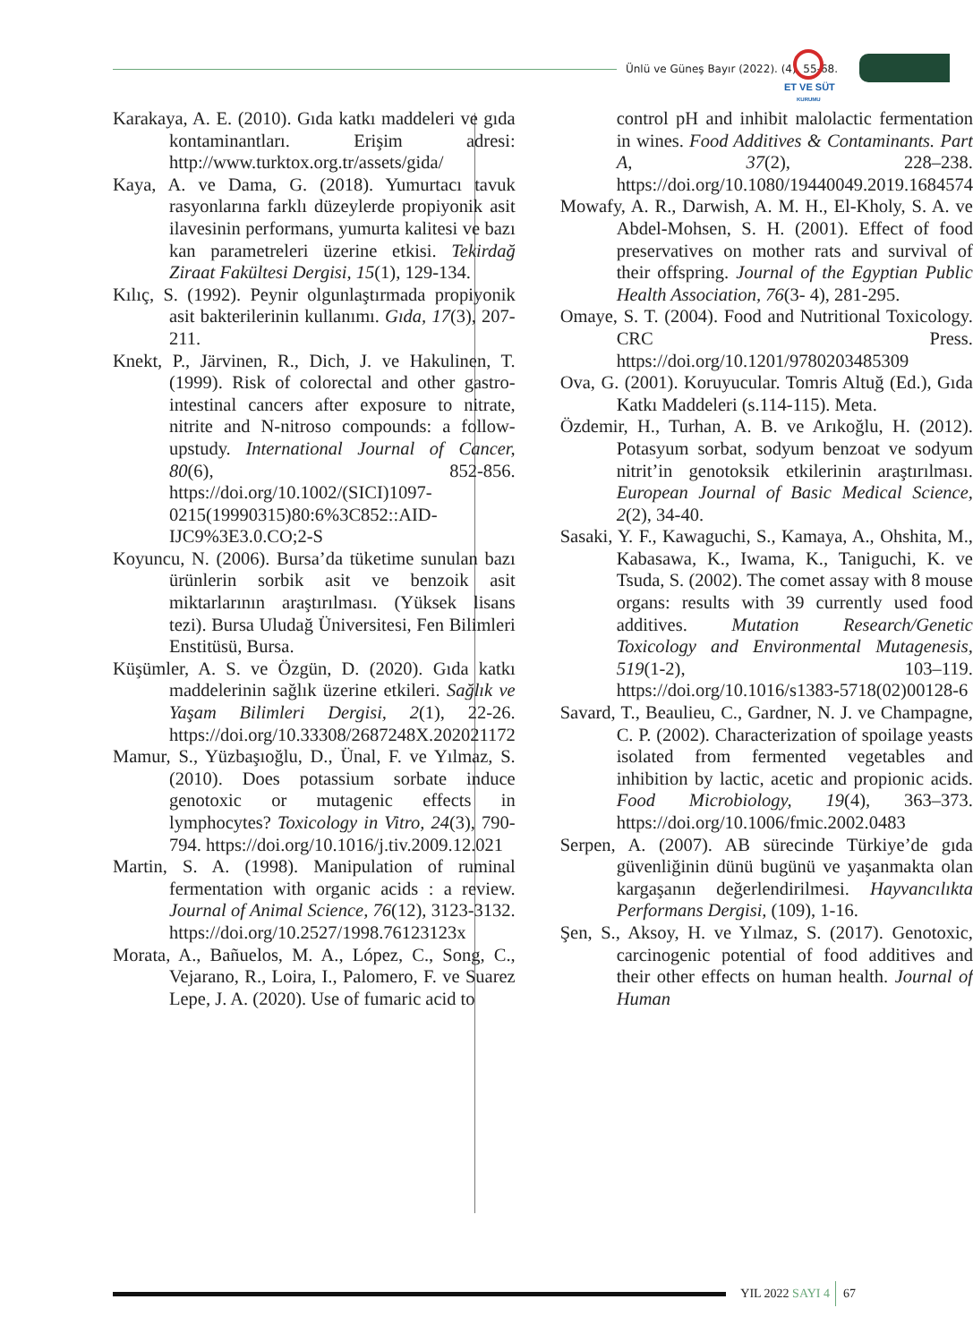Ünlü ve Güneş Bayır (2022). (4), 55-68.
ET VE SÜT
KURUMU
Karakaya, A. E. (2010). Gıda katkı maddeleri ve gıda kontaminantları. Erişim adresi: http://www.turktox.org.tr/assets/gida/
Kaya, A. ve Dama, G. (2018). Yumurtacı tavuk rasyonlarına farklı düzeylerde propiyonik asit ilavesinin performans, yumurta kalitesi ve bazı kan parametreleri üzerine etkisi. Tekirdağ Ziraat Fakültesi Dergisi, 15(1), 129-134.
Kılıç, S. (1992). Peynir olgunlaştırmada propiyonik asit bakterilerinin kullanımı. Gıda, 17(3), 207-211.
Knekt, P., Järvinen, R., Dich, J. ve Hakulinen, T. (1999). Risk of colorectal and other gastro-intestinal cancers after exposure to nitrate, nitrite and N-nitroso compounds: a follow-upstudy. International Journal of Cancer, 80(6), 852-856. https://doi.org/10.1002/(SICI)1097-0215(19990315)80:6%3C852::AID-IJC9%3E3.0.CO;2-S
Koyuncu, N. (2006). Bursa’da tüketime sunulan bazı ürünlerin sorbik asit ve benzoik asit miktarlarının araştırılması. (Yüksek lisans tezi). Bursa Uludağ Üniversitesi, Fen Bilimleri Enstitüsü, Bursa.
Küşümler, A. S. ve Özgün, D. (2020). Gıda katkı maddelerinin sağlık üzerine etkileri. Sağlık ve Yaşam Bilimleri Dergisi, 2(1), 22-26. https://doi.org/10.33308/2687248X.202021172
Mamur, S., Yüzbaşıoğlu, D., Ünal, F. ve Yılmaz, S. (2010). Does potassium sorbate induce genotoxic or mutagenic effects in lymphocytes? Toxicology in Vitro, 24(3), 790-794. https://doi.org/10.1016/j.tiv.2009.12.021
Martin, S. A. (1998). Manipulation of ruminal fermentation with organic acids : a review. Journal of Animal Science, 76(12), 3123-3132. https://doi.org/10.2527/1998.76123123x
Morata, A., Bañuelos, M. A., López, C., Song, C., Vejarano, R., Loira, I., Palomero, F. ve Suarez Lepe, J. A. (2020). Use of fumaric acid to
control pH and inhibit malolactic fermentation in wines. Food Additives & Contaminants. Part A, 37(2), 228–238. https://doi.org/10.1080/19440049.2019.1684574
Mowafy, A. R., Darwish, A. M. H., El-Kholy, S. A. ve Abdel-Mohsen, S. H. (2001). Effect of food preservatives on mother rats and survival of their offspring. Journal of the Egyptian Public Health Association, 76(3- 4), 281-295.
Omaye, S. T. (2004). Food and Nutritional Toxicology. CRC Press. https://doi.org/10.1201/9780203485309
Ova, G. (2001). Koruyucular. Tomris Altuğ (Ed.), Gıda Katkı Maddeleri (s.114-115). Meta.
Özdemir, H., Turhan, A. B. ve Arıkoğlu, H. (2012). Potasyum sorbat, sodyum benzoat ve sodyum nitrit’in genotoksik etkilerinin araştırılması. European Journal of Basic Medical Science, 2(2), 34-40.
Sasaki, Y. F., Kawaguchi, S., Kamaya, A., Ohshita, M., Kabasawa, K., Iwama, K., Taniguchi, K. ve Tsuda, S. (2002). The comet assay with 8 mouse organs: results with 39 currently used food additives. Mutation Research/Genetic Toxicology and Environmental Mutagenesis, 519(1-2), 103–119. https://doi.org/10.1016/s1383-5718(02)00128-6
Savard, T., Beaulieu, C., Gardner, N. J. ve Champagne, C. P. (2002). Characterization of spoilage yeasts isolated from fermented vegetables and inhibition by lactic, acetic and propionic acids. Food Microbiology, 19(4), 363–373. https://doi.org/10.1006/fmic.2002.0483
Serpen, A. (2007). AB sürecinde Türkiye’de gıda güvenliğinin dünü bugünü ve yaşanmakta olan kargaşanın değerlendirilmesi. Hayvancılıkta Performans Dergisi, (109), 1-16.
Şen, S., Aksoy, H. ve Yılmaz, S. (2017). Genotoxic, carcinogenic potential of food additives and their other effects on human health. Journal of Human
YIL 2022 SAYI 4 67